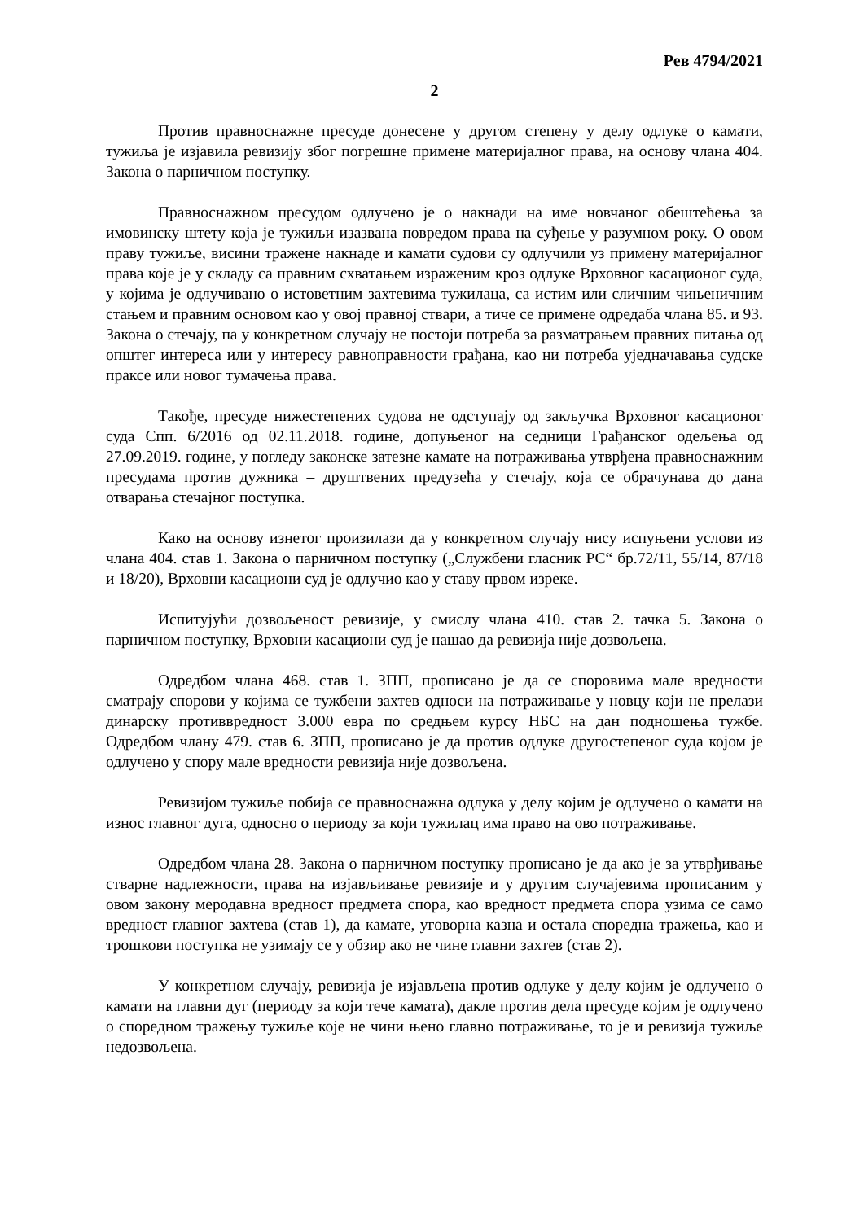Рев 4794/2021
2
Против правноснажне пресуде донесене у другом степену у делу одлуке о камати, тужиља је изјавила ревизију због погрешне примене материјалног права, на основу члана 404. Закона о парничном поступку.
Правноснажном пресудом одлучено је о накнади на име новчаног обештећења за имовинску штету која је тужиљи изазвана повредом права на суђење у разумном року. О овом праву тужиље, висини тражене накнаде и камати судови су одлучили уз примену материјалног права које је у складу са правним схватањем израженим кроз одлуке Врховног касационог суда, у којима је одлучивано о истоветним захтевима тужилаца, са истим или сличним чињеничним стањем и правним основом као у овој правној ствари, а тиче се примене одредаба члана 85. и 93. Закона о стечају, па у конкретном случају не постоји потреба за разматрањем правних питања од општег интереса или у интересу равноправности грађана, као ни потреба уједначавања судске праксе или новог тумачења права.
Такође, пресуде нижестепених судова не одступају од закључка Врховног касационог суда Спп. 6/2016 од 02.11.2018. године, допуњеног на седници Грађанског одељења од 27.09.2019. године, у погледу законске затезне камате на потраживања утврђена правноснажним пресудама против дужника – друштвених предузећа у стечају, која се обрачунава до дана отварања стечајног поступка.
Како на основу изнетог произилази да у конкретном случају нису испуњени услови из члана 404. став 1. Закона о парничном поступку („Службени гласник РС“ бр.72/11, 55/14, 87/18 и 18/20), Врховни касациони суд је одлучио као у ставу првом изреке.
Испитујући дозвољеност ревизије, у смислу члана 410. став 2. тачка 5. Закона о парничном поступку, Врховни касациони суд је нашао да ревизија није дозвољена.
Одредбом члана 468. став 1. ЗПП, прописано је да се споровима мале вредности сматрају спорови у којима се тужбени захтев односи на потраживање у новцу који не прелази динарску противвредност 3.000 евра по средњем курсу НБС на дан подношења тужбе. Одредбом члану 479. став 6. ЗПП, прописано је да против одлуке другостепеног суда којом је одлучено у спору мале вредности ревизија није дозвољена.
Ревизијом тужиље побија се правноснажна одлука у делу којим је одлучено о камати на износ главног дуга, односно о периоду за који тужилац има право на ово потраживање.
Одредбом члана 28. Закона о парничном поступку прописано је да ако је за утврђивање стварне надлежности, права на изјављивање ревизије и у другим случајевима прописаним у овом закону меродавна вредност предмета спора, као вредност предмета спора узима се само вредност главног захтева (став 1), да камате, уговорна казна и остала споредна тражења, као и трошкови поступка не узимају се у обзир ако не чине главни захтев (став 2).
У конкретном случају, ревизија је изјављена против одлуке у делу којим је одлучено о камати на главни дуг (периоду за који тече камата), дакле против дела пресуде којим је одлучено о споредном тражењу тужиље које не чини њено главно потраживање, то је и ревизија тужиље недозвољена.